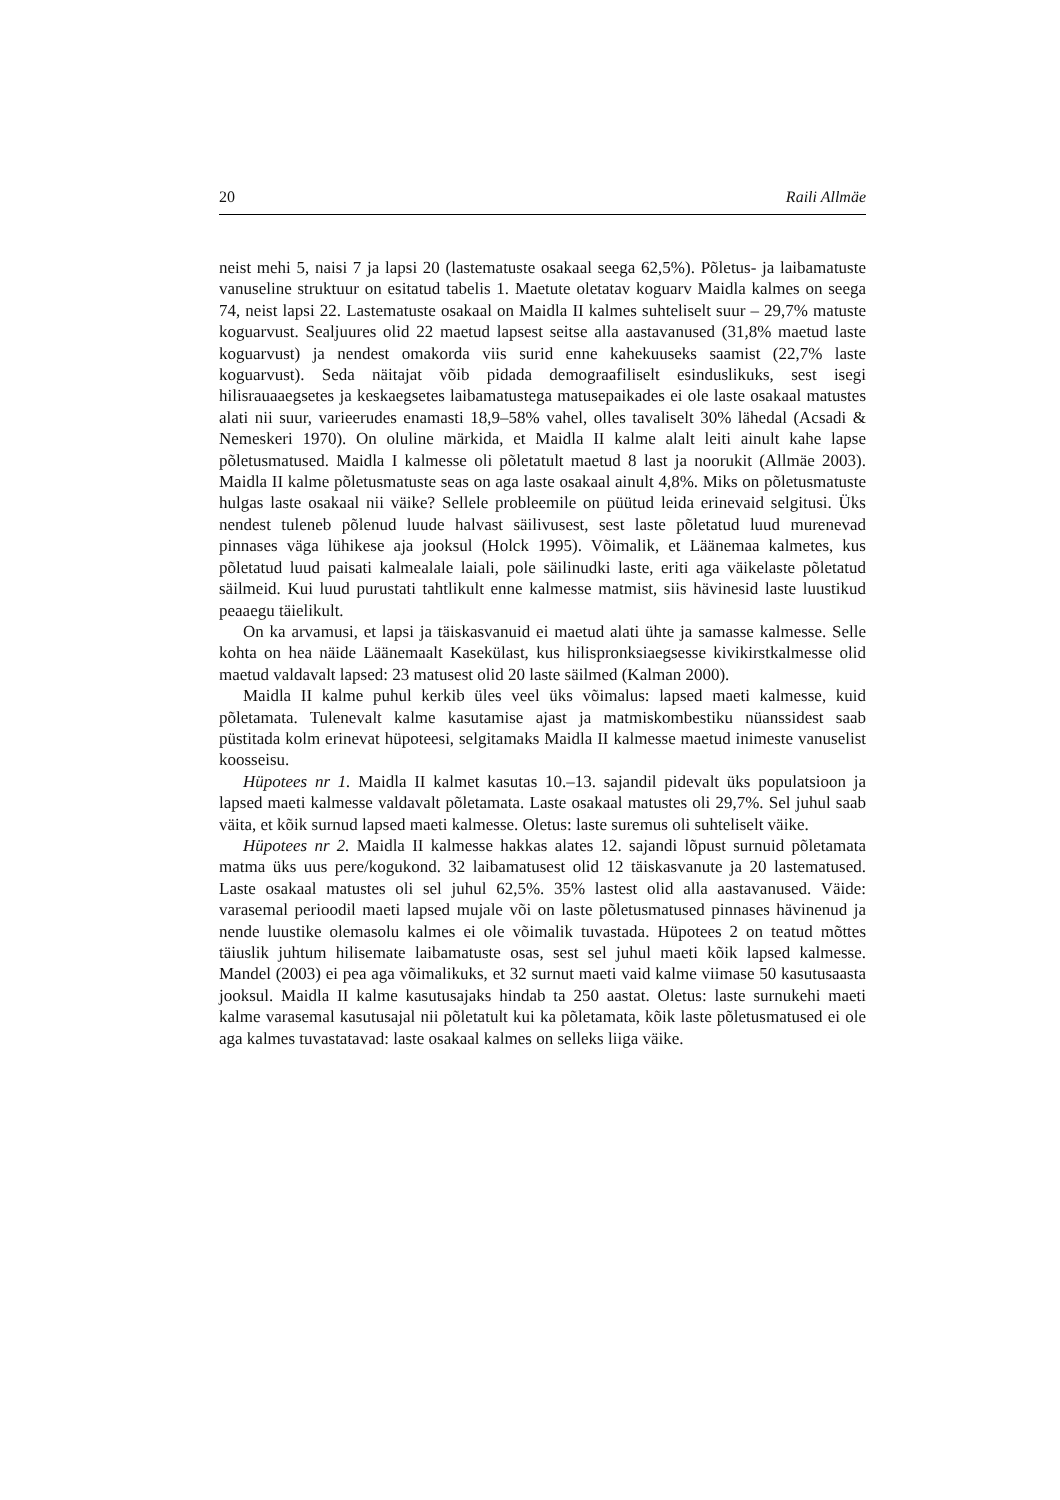20 Raili Allmäe
neist mehi 5, naisi 7 ja lapsi 20 (lastematuste osakaal seega 62,5%). Põletus- ja laibamatuste vanuseline struktuur on esitatud tabelis 1. Maetute oletatav koguarv Maidla kalmes on seega 74, neist lapsi 22. Lastematuste osakaal on Maidla II kalmes suhteliselt suur – 29,7% matuste koguarvust. Sealjuures olid 22 maetud lapsest seitse alla aastavanused (31,8% maetud laste koguarvust) ja nendest omakorda viis surid enne kahekuuseks saamist (22,7% laste koguarvust). Seda näitajat võib pidada demograafiliselt esinduslikuks, sest isegi hilisrauaaegsetes ja keskaegsetes laibamatustega matusepaikades ei ole laste osakaal matustes alati nii suur, varieerudes enamasti 18,9–58% vahel, olles tavaliselt 30% lähedal (Acsadi & Nemeskeri 1970). On oluline märkida, et Maidla II kalme alalt leiti ainult kahe lapse põletusmatused. Maidla I kalmesse oli põletatult maetud 8 last ja noorukit (Allmäe 2003). Maidla II kalme põletusmatuste seas on aga laste osakaal ainult 4,8%. Miks on põletusmatuste hulgas laste osakaal nii väike? Sellele probleemile on püütud leida erinevaid selgitusi. Üks nendest tuleneb põlenud luude halvast säilivusest, sest laste põletatud luud murenevad pinnases väga lühikese aja jooksul (Holck 1995). Võimalik, et Läänemaa kalmetes, kus põletatud luud paisati kalmealale laiali, pole säilinudki laste, eriti aga väikelaste põletatud säilmeid. Kui luud purustati tahtlikult enne kalmesse matmist, siis hävinesid laste luustikud peaaegu täielikult.
On ka arvamusi, et lapsi ja täiskasvanuid ei maetud alati ühte ja samasse kalmesse. Selle kohta on hea näide Läänemaalt Kasekülast, kus hilispronksiaegsesse kivikirstkalmesse olid maetud valdavalt lapsed: 23 matusest olid 20 laste säilmed (Kalman 2000).
Maidla II kalme puhul kerkib üles veel üks võimalus: lapsed maeti kalmesse, kuid põletamata. Tulenevalt kalme kasutamise ajast ja matmiskombestiku nüanssidest saab püstitada kolm erinevat hüpoteesi, selgitamaks Maidla II kalmesse maetud inimeste vanuselist koosseisu.
Hüpotees nr 1. Maidla II kalmet kasutas 10.–13. sajandil pidevalt üks populatsioon ja lapsed maeti kalmesse valdavalt põletamata. Laste osakaal matustes oli 29,7%. Sel juhul saab väita, et kõik surnud lapsed maeti kalmesse. Oletus: laste suremus oli suhteliselt väike.
Hüpotees nr 2. Maidla II kalmesse hakkas alates 12. sajandi lõpust surnuid põletamata matma üks uus pere/kogukond. 32 laibamatusest olid 12 täiskasvanute ja 20 lastematused. Laste osakaal matustes oli sel juhul 62,5%. 35% lastest olid alla aastavanused. Väide: varasemal perioodil maeti lapsed mujale või on laste põletusmatused pinnases hävinenud ja nende luustike olemasolu kalmes ei ole võimalik tuvastada. Hüpotees 2 on teatud mõttes täiuslik juhtum hilisemate laibamatuste osas, sest sel juhul maeti kõik lapsed kalmesse. Mandel (2003) ei pea aga võimalikuks, et 32 surnut maeti vaid kalme viimase 50 kasutusaasta jooksul. Maidla II kalme kasutusajaks hindab ta 250 aastat. Oletus: laste surnukehi maeti kalme varasemal kasutusajal nii põletatult kui ka põletamata, kõik laste põletusmatused ei ole aga kalmes tuvastatavad: laste osakaal kalmes on selleks liiga väike.